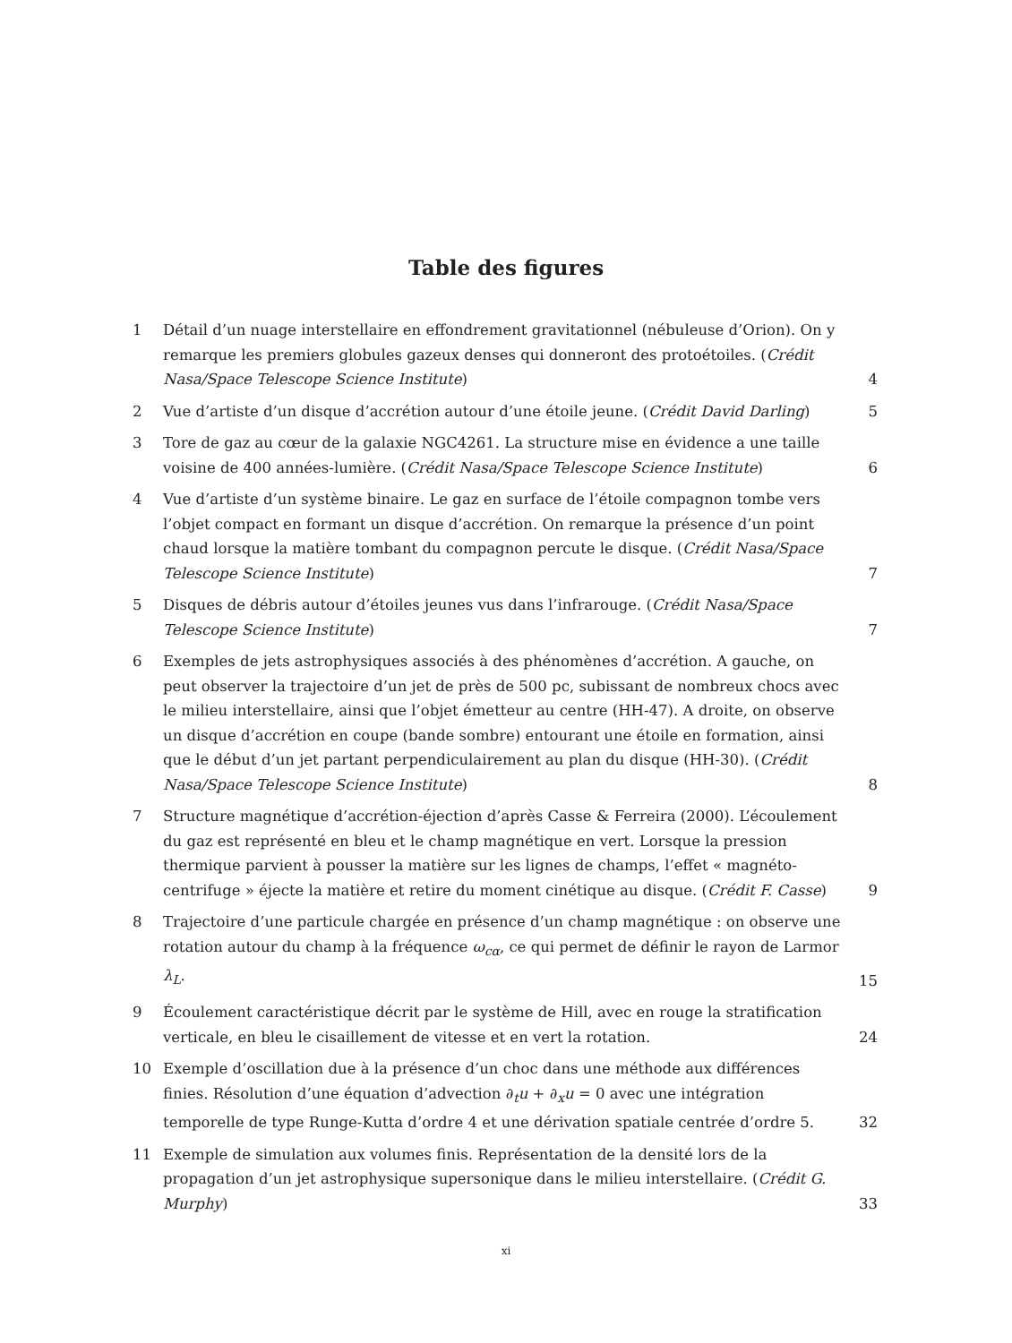Table des figures
1 Détail d’un nuage interstellaire en effondrement gravitationnel (nébuleuse d’Orion). On y remarque les premiers globules gazeux denses qui donneront des protoétoiles. (Crédit Nasa/Space Telescope Science Institute) 4
2 Vue d’artiste d’un disque d’accrétion autour d’une étoile jeune. (Crédit David Darling) 5
3 Tore de gaz au cœur de la galaxie NGC4261. La structure mise en évidence a une taille voisine de 400 années-lumière. (Crédit Nasa/Space Telescope Science Institute) 6
4 Vue d’artiste d’un système binaire. Le gaz en surface de l’étoile compagnon tombe vers l’objet compact en formant un disque d’accrétion. On remarque la présence d’un point chaud lorsque la matière tombant du compagnon percute le disque. (Crédit Nasa/Space Telescope Science Institute) 7
5 Disques de débris autour d’étoiles jeunes vus dans l’infrarouge. (Crédit Nasa/Space Telescope Science Institute) 7
6 Exemples de jets astrophysiques associés à des phénomènes d’accrétion. A gauche, on peut observer la trajectoire d’un jet de près de 500 pc, subissant de nombreux chocs avec le milieu interstellaire, ainsi que l’objet émetteur au centre (HH-47). A droite, on observe un disque d’accrétion en coupe (bande sombre) entourant une étoile en formation, ainsi que le début d’un jet partant perpendiculairement au plan du disque (HH-30). (Crédit Nasa/Space Telescope Science Institute) 8
7 Structure magnétique d’accrétion-éjection d’après Casse & Ferreira (2000). L’écoulement du gaz est représenté en bleu et le champ magnétique en vert. Lorsque la pression thermique parvient à pousser la matière sur les lignes de champs, l’effet « magnéto-centrifuge » éjecte la matière et retire du moment cinétique au disque. (Crédit F. Casse) 9
8 Trajectoire d’une particule chargée en présence d’un champ magnétique : on observe une rotation autour du champ à la fréquence ω<sub>cα</sub>, ce qui permet de définir le rayon de Larmor λ<sub>L</sub>. 15
9 Écoulement caractéristique décrit par le système de Hill, avec en rouge la stratification verticale, en bleu le cisaillement de vitesse et en vert la rotation. 24
10 Exemple d’oscillation due à la présence d’un choc dans une méthode aux différences finies. Résolution d’une équation d’advection ∂<sub>t</sub>u + ∂<sub>x</sub>u = 0 avec une intégration temporelle de type Runge-Kutta d’ordre 4 et une dérivation spatiale centrée d’ordre 5. 32
11 Exemple de simulation aux volumes finis. Représentation de la densité lors de la propagation d’un jet astrophysique supersonique dans le milieu interstellaire. (Crédit G. Murphy) 33
xi